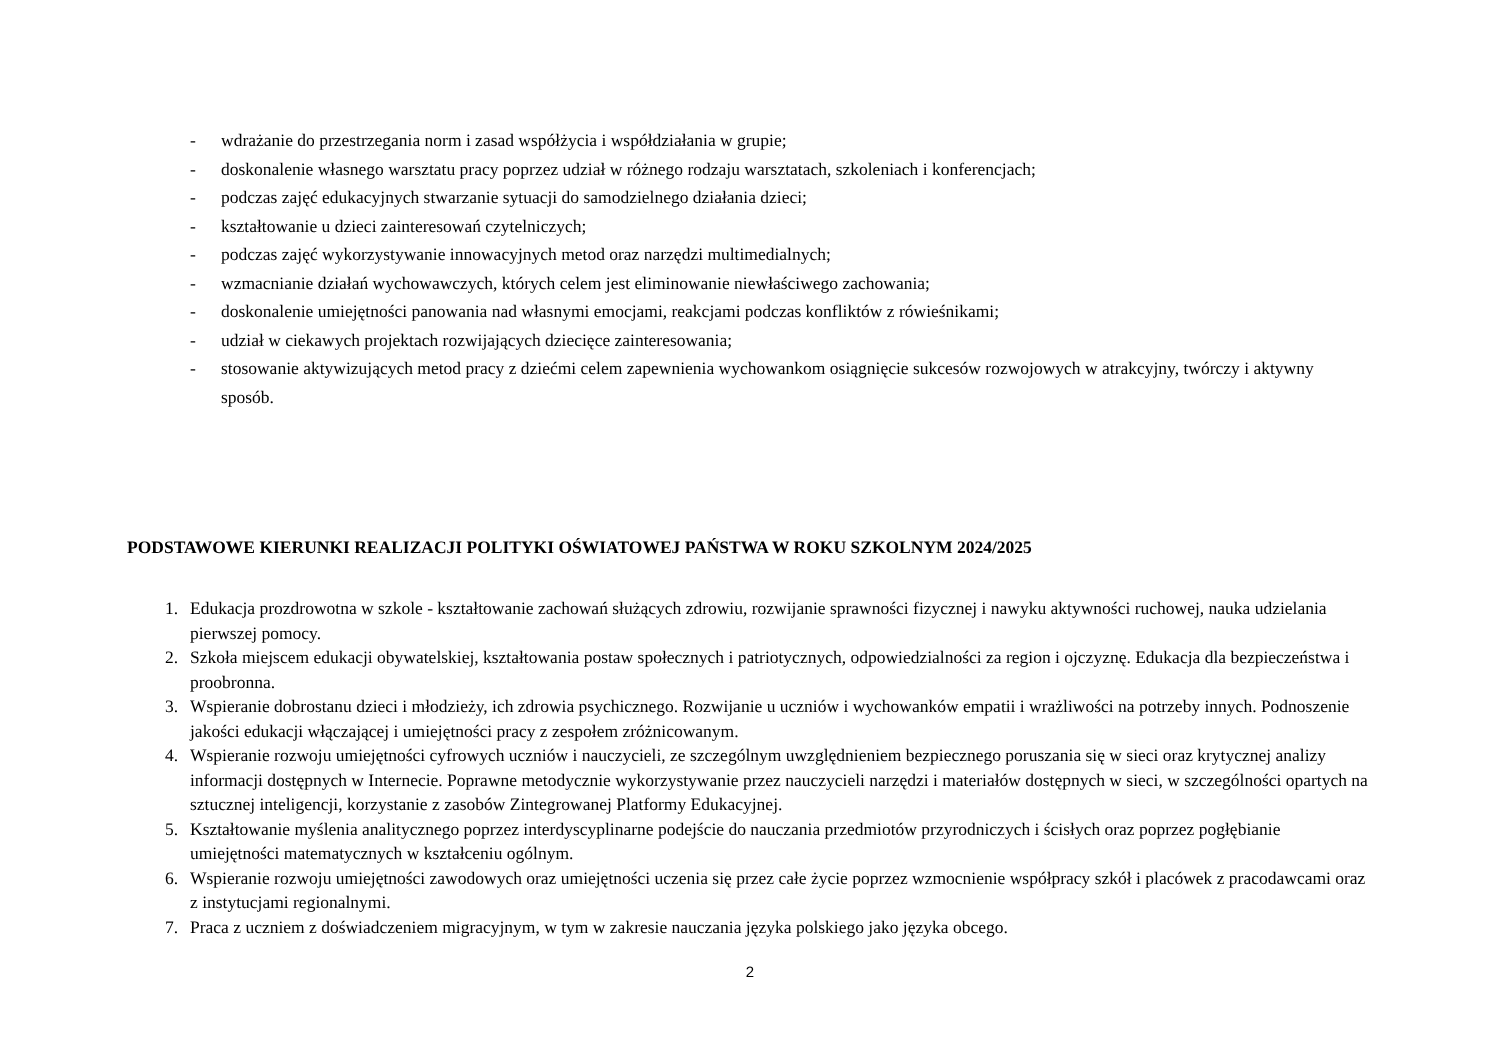- wdrażanie do przestrzegania norm i zasad współżycia i współdziałania w grupie;
- doskonalenie własnego warsztatu pracy poprzez udział w różnego rodzaju warsztatach, szkoleniach i konferencjach;
- podczas zajęć edukacyjnych stwarzanie sytuacji do samodzielnego działania dzieci;
- kształtowanie u dzieci zainteresowań czytelniczych;
- podczas zajęć wykorzystywanie innowacyjnych metod oraz narzędzi multimedialnych;
- wzmacnianie działań wychowawczych, których celem jest eliminowanie niewłaściwego zachowania;
- doskonalenie umiejętności panowania nad własnymi emocjami, reakcjami podczas konfliktów z rówieśnikami;
- udział w ciekawych projektach rozwijających dziecięce zainteresowania;
- stosowanie aktywizujących metod pracy z dziećmi celem zapewnienia wychowankom osiągnięcie sukcesów rozwojowych w atrakcyjny, twórczy i aktywny sposób.
PODSTAWOWE KIERUNKI REALIZACJI POLITYKI OŚWIATOWEJ PAŃSTWA W ROKU SZKOLNYM 2024/2025
1. Edukacja prozdrowotna w szkole - kształtowanie zachowań służących zdrowiu, rozwijanie sprawności fizycznej i nawyku aktywności ruchowej, nauka udzielania pierwszej pomocy.
2. Szkoła miejscem edukacji obywatelskiej, kształtowania postaw społecznych i patriotycznych, odpowiedzialności za region i ojczyznę. Edukacja dla bezpieczeństwa i proobronna.
3. Wspieranie dobrostanu dzieci i młodzieży, ich zdrowia psychicznego. Rozwijanie u uczniów i wychowanków empatii i wrażliwości na potrzeby innych. Podnoszenie jakości edukacji włączającej i umiejętności pracy z zespołem zróżnicowanym.
4. Wspieranie rozwoju umiejętności cyfrowych uczniów i nauczycieli, ze szczególnym uwzględnieniem bezpiecznego poruszania się w sieci oraz krytycznej analizy informacji dostępnych w Internecie. Poprawne metodycznie wykorzystywanie przez nauczycieli narzędzi i materiałów dostępnych w sieci, w szczególności opartych na sztucznej inteligencji, korzystanie z zasobów Zintegrowanej Platformy Edukacyjnej.
5. Kształtowanie myślenia analitycznego poprzez interdyscyplinarne podejście do nauczania przedmiotów przyrodniczych i ścisłych oraz poprzez pogłębianie umiejętności matematycznych w kształceniu ogólnym.
6. Wspieranie rozwoju umiejętności zawodowych oraz umiejętności uczenia się przez całe życie poprzez wzmocnienie współpracy szkół i placówek z pracodawcami oraz z instytucjami regionalnymi.
7. Praca z uczniem z doświadczeniem migracyjnym, w tym w zakresie nauczania języka polskiego jako języka obcego.
2